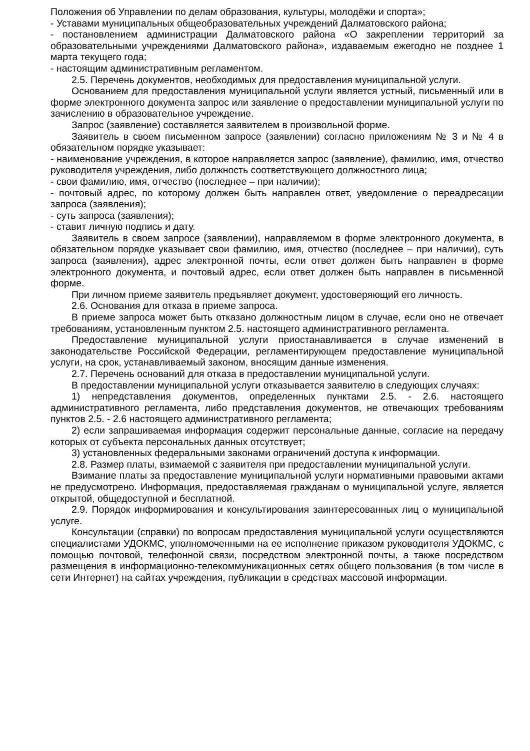Положения об Управлении по делам образования, культуры, молодёжи и спорта»;
- Уставами муниципальных общеобразовательных учреждений Далматовского района;
- постановлением администрации Далматовского района «О закреплении территорий за образовательными учреждениями Далматовского района», издаваемым ежегодно не позднее 1 марта текущего года;
- настоящим административным регламентом.
2.5. Перечень документов, необходимых для предоставления муниципальной услуги.
Основанием для предоставления муниципальной услуги является устный, письменный или в форме электронного документа запрос или заявление о предоставлении муниципальной услуги по зачислению в образовательное учреждение.
Запрос (заявление) составляется заявителем в произвольной форме.
Заявитель в своем письменном запросе (заявлении) согласно приложениям № 3 и № 4 в обязательном порядке указывает:
- наименование учреждения, в которое направляется запрос (заявление), фамилию, имя, отчество руководителя учреждения, либо должность соответствующего должностного лица;
- свои фамилию, имя, отчество (последнее – при наличии);
- почтовый адрес, по которому должен быть направлен ответ, уведомление о переадресации запроса (заявления);
- суть запроса (заявления);
- ставит личную подпись и дату.
Заявитель в своем запросе (заявлении), направляемом в форме электронного документа, в обязательном порядке указывает свои фамилию, имя, отчество (последнее – при наличии), суть запроса (заявления), адрес электронной почты, если ответ должен быть направлен в форме электронного документа, и почтовый адрес, если ответ должен быть направлен в письменной форме.
При личном приеме заявитель предъявляет документ, удостоверяющий его личность.
2.6. Основания для отказа в приеме запроса.
В приеме запроса может быть отказано должностным лицом в случае, если оно не отвечает требованиям, установленным пунктом 2.5. настоящего административного регламента.
Предоставление муниципальной услуги приостанавливается в случае изменений в законодательстве Российской Федерации, регламентирующем предоставление муниципальной услуги, на срок, устанавливаемый законом, вносящим данные изменения.
2.7. Перечень оснований для отказа в предоставлении муниципальной услуги.
В предоставлении муниципальной услуги отказывается заявителю в следующих случаях:
1) непредставления документов, определенных пунктами 2.5. - 2.6. настоящего административного регламента, либо представления документов, не отвечающих требованиям пунктов 2.5. - 2.6 настоящего административного регламента;
2) если запрашиваемая информация содержит персональные данные, согласие на передачу которых от субъекта персональных данных отсутствует;
3) установленных федеральными законами ограничений доступа к информации.
2.8. Размер платы, взимаемой с заявителя при предоставлении муниципальной услуги.
Взимание платы за предоставление муниципальной услуги нормативными правовыми актами не предусмотрено. Информация, предоставляемая гражданам о муниципальной услуге, является открытой, общедоступной и бесплатной.
2.9. Порядок информирования и консультирования заинтересованных лиц о муниципальной услуге.
Консультации (справки) по вопросам предоставления муниципальной услуги осуществляются специалистами УДОКМС, уполномоченными на ее исполнение приказом руководителя УДОКМС, с помощью почтовой, телефонной связи, посредством электронной почты, а также посредством размещения в информационно-телекоммуникационных сетях общего пользования (в том числе в сети Интернет) на сайтах учреждения, публикации в средствах массовой информации.